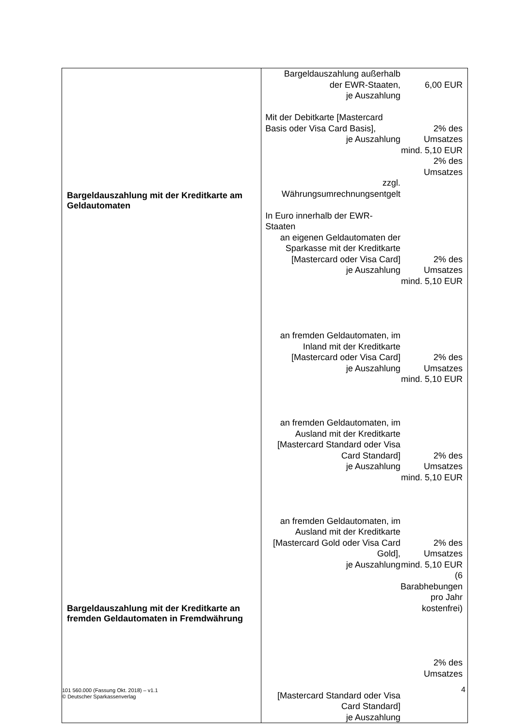| Bargeldauszahlung mit der Kreditkarte am Geldautomaten Bargeldauszahlung mit der Kreditkarte an fremden Geldautomaten in Fremdwährung | Bargeldauszahlung außerhalb der EWR-Staaten, je Auszahlung Mit der Debitkarte [Mastercard Basis oder Visa Card Basis], je Auszahlung zzgl. Währungsumrechnungsentgelt In Euro innerhalb der EWR-Staaten an eigenen Geldautomaten der Sparkasse mit der Kreditkarte [Mastercard oder Visa Card] je Auszahlung an fremden Geldautomaten, im Inland mit der Kreditkarte [Mastercard oder Visa Card] je Auszahlung an fremden Geldautomaten, im Ausland mit der Kreditkarte [Mastercard Standard oder Visa Card Standard] je Auszahlung an fremden Geldautomaten, im Ausland mit der Kreditkarte [Mastercard Gold oder Visa Card Gold], je Auszahlung [Mastercard Standard oder Visa Card Standard] je Auszahlung | 6,00 EUR 2% des Umsatzes mind. 5,10 EUR 2% des Umsatzes 2% des Umsatzes mind. 5,10 EUR 2% des Umsatzes mind. 5,10 EUR 2% des Umsatzes mind. 5,10 EUR 2% des Umsatzes mind. 5,10 EUR (6 Barabhebungen pro Jahr kostenfrei) 2% des Umsatzes |
101 560.000 (Fassung Okt. 2018) – v1.1
© Deutscher Sparkassenverlag
4